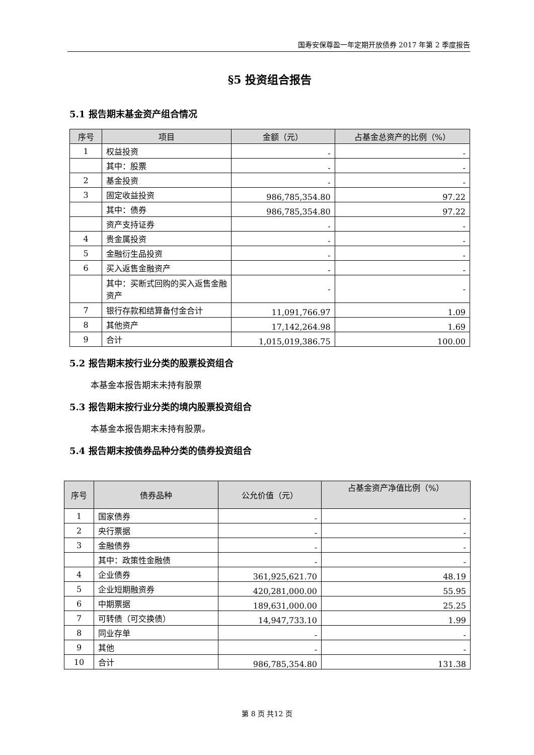国寿安保尊盈一年定期开放债券 2017 年第 2 季度报告
§5 投资组合报告
5.1 报告期末基金资产组合情况
| 序号 | 项目 | 金额（元） | 占基金总资产的比例（%） |
| --- | --- | --- | --- |
| 1 | 权益投资 | - | - |
| | 其中：股票 | - | - |
| 2 | 基金投资 | - | - |
| 3 | 固定收益投资 | 986,785,354.80 | 97.22 |
| | 其中：债券 | 986,785,354.80 | 97.22 |
| | 资产支持证券 | - | - |
| 4 | 贵金属投资 | - | - |
| 5 | 金融衍生品投资 | - | - |
| 6 | 买入返售金融资产 | - | - |
| | 其中：买断式回购的买入返售金融资产 | - | - |
| 7 | 银行存款和结算备付金合计 | 11,091,766.97 | 1.09 |
| 8 | 其他资产 | 17,142,264.98 | 1.69 |
| 9 | 合计 | 1,015,019,386.75 | 100.00 |
5.2 报告期末按行业分类的股票投资组合
本基金本报告期末未持有股票
5.3 报告期末按行业分类的境内股票投资组合
本基金本报告期末未持有股票。
5.4 报告期末按债券品种分类的债券投资组合
| 序号 | 债券品种 | 公允价值（元） | 占基金资产净值比例（%） |
| --- | --- | --- | --- |
| 1 | 国家债券 | - | - |
| 2 | 央行票据 | - | - |
| 3 | 金融债券 | - | - |
| | 其中：政策性金融债 | - | - |
| 4 | 企业债券 | 361,925,621.70 | 48.19 |
| 5 | 企业短期融资券 | 420,281,000.00 | 55.95 |
| 6 | 中期票据 | 189,631,000.00 | 25.25 |
| 7 | 可转债（可交换债） | 14,947,733.10 | 1.99 |
| 8 | 同业存单 | - | - |
| 9 | 其他 | - | - |
| 10 | 合计 | 986,785,354.80 | 131.38 |
第 8 页 共12 页